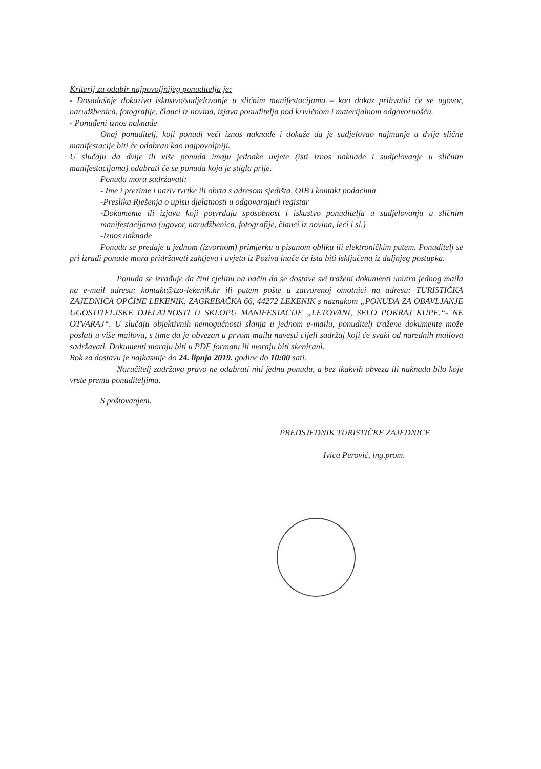Kriterij za odabir najpovoljnijeg ponuditelja je:
- Dosadašnje dokazivo iskustvo/sudjelovanje u sličnim manifestacijama – kao dokaz prihvatiti će se ugovor, narudžbenica, fotografije, članci iz novina, izjava ponuditelja pod krivičnom i materijalnom odgovornošću.
- Ponuđeni iznos naknade
Onaj ponuditelj, koji ponudi veći iznos naknade i dokaže da je sudjelovao najmanje u dvije slične manifestacije biti će odabran kao najpovoljniji.
U slučaju da dvije ili više ponuda imaju jednake uvjete (isti iznos naknade i sudjelovanje u sličnim manifestacijama) odabrati će se ponuda koja je stigla prije.
Ponuda mora sadržavati:
- Ime i prezime i naziv tvrtke ili obrta s adresom sjedišta, OIB i kontakt podacima
-Preslika Rješenja o upisu djelatnosti u odgovarajući registar
-Dokumente ili izjavu koji potvrđuju sposobnost i iskustvo ponuditelja u sudjelovanju u sličnim manifestacijama (ugovor, narudžbenica, fotografije, članci iz novina, leci i sl.)
-Iznos naknade
Ponuda se predaje u jednom (izvornom) primjerku u pisanom obliku ili elektroničkim putem. Ponuditelj se pri izradi ponude mora pridržavati zahtjeva i uvjeta iz Poziva inače će ista biti isključena iz daljnjeg postupka.
Ponuda se izrađuje da čini cjelinu na način da se dostave svi traženi dokumenti unutra jednog maila na e-mail adresu: kontakt@tzo-lekenik.hr ili putem pošte u zatvorenoj omotnici na adresu: TURISTIČKA ZAJEDNICA OPĆINE LEKENIK, ZAGREBAČKA 66, 44272 LEKENIK s naznakom „PONUDA ZA OBAVLJANJE UGOSTITELJSKE DJELATNOSTI U SKLOPU MANIFESTACIJE „LETOVANI, SELO POKRAJ KUPE.“- NE OTVARAJ“. U slučaju objektivnih nemogućnosti slanja u jednom e-mailu, ponuditelj tražene dokumente može poslati u više mailova, s time da je obvezan u prvom mailu navesti cijeli sadržaj koji će svaki od narednih mailova sadržavati. Dokumenti moraju biti u PDF formatu ili moraju biti skenirani.
Rok za dostavu je najkasnije do 24. lipnja 2019. godine do 10:00 sati.
Naručitelj zadržava pravo ne odabrati niti jednu ponudu, a bez ikakvih obveza ili naknada bilo koje vrste prema ponuditeljima.
S poštovanjem,
PREDSJEDNIK TURISTIČKE ZAJEDNICE
Ivica Perović, ing.prom.